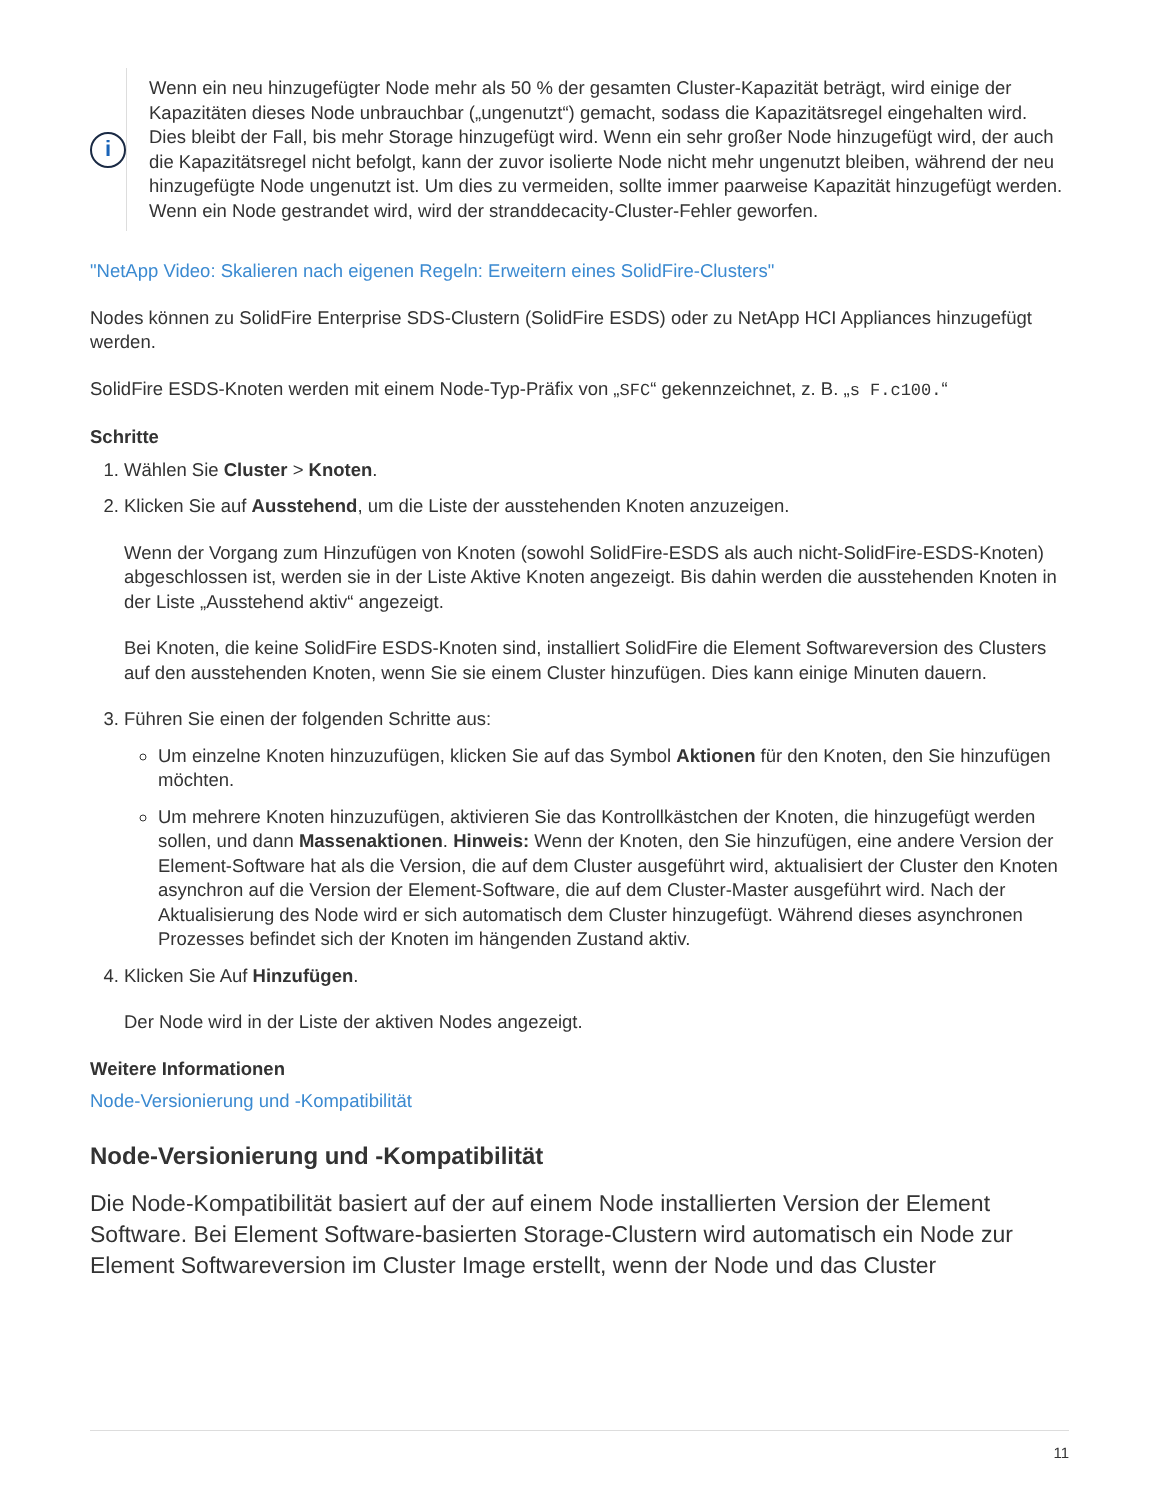i
Wenn ein neu hinzugefügter Node mehr als 50 % der gesamten Cluster-Kapazität beträgt, wird einige der Kapazitäten dieses Node unbrauchbar („ungenutzt“) gemacht, sodass die Kapazitätsregel eingehalten wird. Dies bleibt der Fall, bis mehr Storage hinzugefügt wird. Wenn ein sehr großer Node hinzugefügt wird, der auch die Kapazitätsregel nicht befolgt, kann der zuvor isolierte Node nicht mehr ungenutzt bleiben, während der neu hinzugefügte Node ungenutzt ist. Um dies zu vermeiden, sollte immer paarweise Kapazität hinzugefügt werden. Wenn ein Node gestrandet wird, wird der stranddecacity-Cluster-Fehler geworfen.
"NetApp Video: Skalieren nach eigenen Regeln: Erweitern eines SolidFire-Clusters"
Nodes können zu SolidFire Enterprise SDS-Clustern (SolidFire ESDS) oder zu NetApp HCI Appliances hinzugefügt werden.
SolidFire ESDS-Knoten werden mit einem Node-Typ-Präfix von „SFC“ gekennzeichnet, z. B. „s F.c100.“
Schritte
1. Wählen Sie Cluster > Knoten.
2. Klicken Sie auf Ausstehend, um die Liste der ausstehenden Knoten anzuzeigen.
Wenn der Vorgang zum Hinzufügen von Knoten (sowohl SolidFire-ESDS als auch nicht-SolidFire-ESDS-Knoten) abgeschlossen ist, werden sie in der Liste Aktive Knoten angezeigt. Bis dahin werden die ausstehenden Knoten in der Liste „Ausstehend aktiv“ angezeigt.
Bei Knoten, die keine SolidFire ESDS-Knoten sind, installiert SolidFire die Element Softwareversion des Clusters auf den ausstehenden Knoten, wenn Sie sie einem Cluster hinzufügen. Dies kann einige Minuten dauern.
3. Führen Sie einen der folgenden Schritte aus:
Um einzelne Knoten hinzuzufügen, klicken Sie auf das Symbol Aktionen für den Knoten, den Sie hinzufügen möchten.
Um mehrere Knoten hinzuzufügen, aktivieren Sie das Kontrollkästchen der Knoten, die hinzugefügt werden sollen, und dann Massenaktionen. Hinweis: Wenn der Knoten, den Sie hinzufügen, eine andere Version der Element-Software hat als die Version, die auf dem Cluster ausgeführt wird, aktualisiert der Cluster den Knoten asynchron auf die Version der Element-Software, die auf dem Cluster-Master ausgeführt wird. Nach der Aktualisierung des Node wird er sich automatisch dem Cluster hinzugefügt. Während dieses asynchronen Prozesses befindet sich der Knoten im hängenden Zustand aktiv.
4. Klicken Sie Auf Hinzufügen.
Der Node wird in der Liste der aktiven Nodes angezeigt.
Weitere Informationen
Node-Versionierung und -Kompatibilität
Node-Versionierung und -Kompatibilität
Die Node-Kompatibilität basiert auf der auf einem Node installierten Version der Element Software. Bei Element Software-basierten Storage-Clustern wird automatisch ein Node zur Element Softwareversion im Cluster Image erstellt, wenn der Node und das Cluster
11